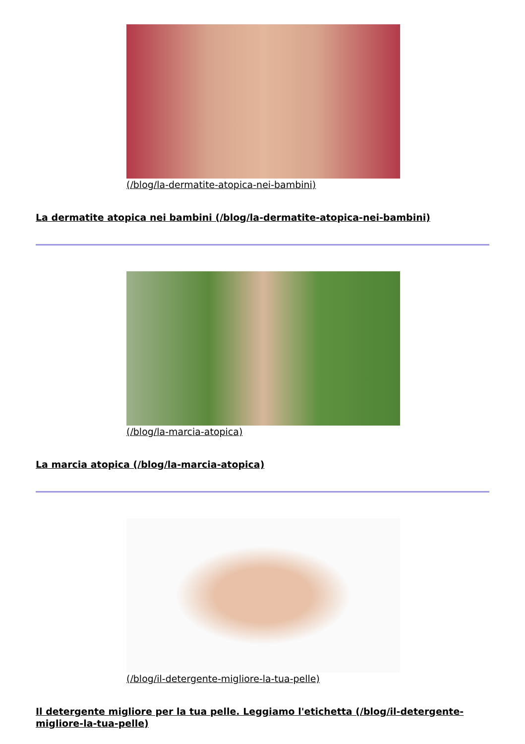(/blog/la-dermatite-atopica-nei-bambini)
La dermatite atopica nei bambini (/blog/la-dermatite-atopica-nei-bambini)
(/blog/la-marcia-atopica)
La marcia atopica (/blog/la-marcia-atopica)
(/blog/il-detergente-migliore-la-tua-pelle)
Il detergente migliore per la tua pelle. Leggiamo l'etichetta (/blog/il-detergente-migliore-la-tua-pelle)